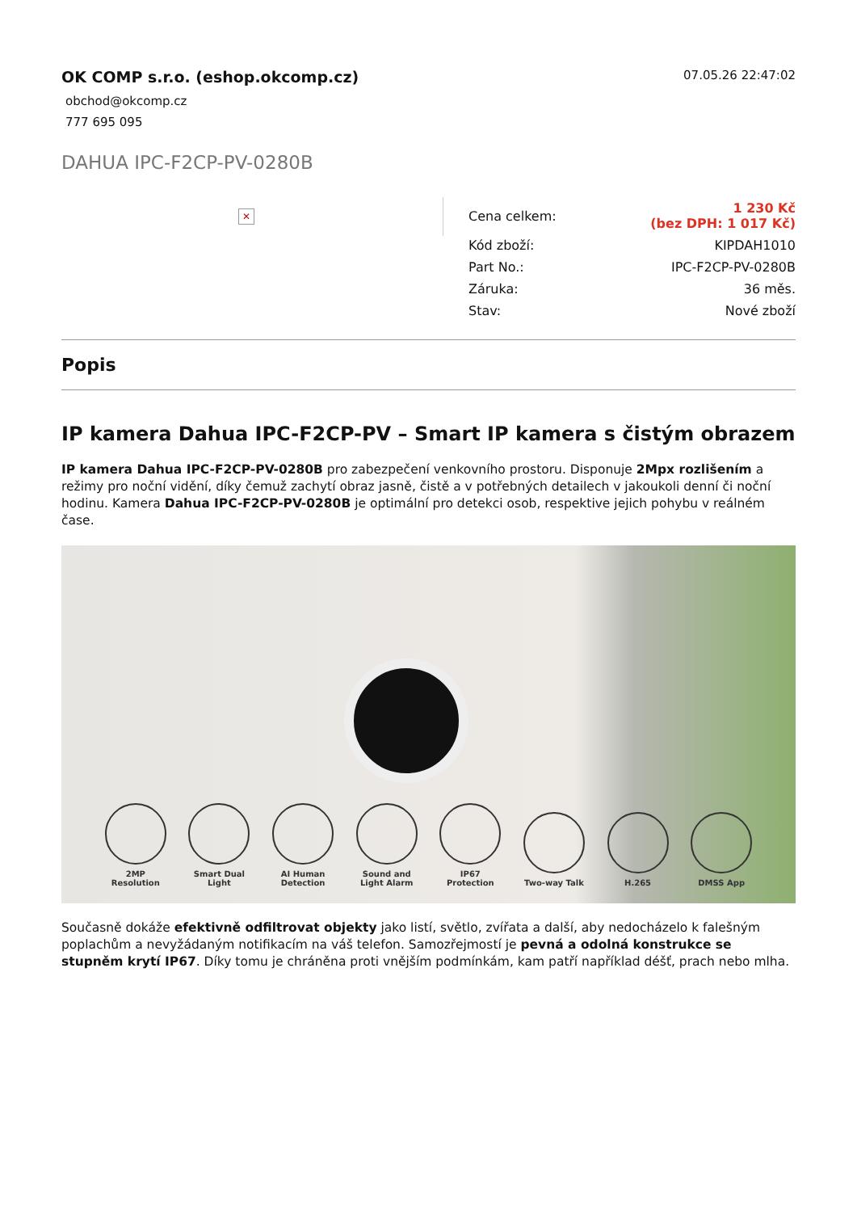OK COMP s.r.o. (eshop.okcomp.cz)
obchod@okcomp.cz
777 695 095
07.05.26 22:47:02
DAHUA IPC-F2CP-PV-0280B
✕
| Cena celkem: | 1 230 Kč (bez DPH: 1 017 Kč) |
| Kód zboží: | KIPDAH1010 |
| Part No.: | IPC-F2CP-PV-0280B |
| Záruka: | 36 měs. |
| Stav: | Nové zboží |
Popis
IP kamera Dahua IPC-F2CP-PV – Smart IP kamera s čistým obrazem
IP kamera Dahua IPC-F2CP-PV-0280B pro zabezpečení venkovního prostoru. Disponuje 2Mpx rozlišením a režimy pro noční vidění, díky čemuž zachytí obraz jasně, čistě a v potřebných detailech v jakoukoli denní či noční hodinu. Kamera Dahua IPC-F2CP-PV-0280B je optimální pro detekci osob, respektive jejich pohybu v reálném čase.
2MP Resolution
Smart Dual Light
AI Human Detection
Sound and Light Alarm
IP67 Protection
Two-way Talk
H.265
DMSS App
Současně dokáže efektivně odfiltrovat objekty jako listí, světlo, zvířata a další, aby nedocházelo k falešným poplachům a nevyžádaným notifikacím na váš telefon. Samozřejmostí je pevná a odolná konstrukce se stupněm krytí IP67. Díky tomu je chráněna proti vnějším podmínkám, kam patří například déšť, prach nebo mlha.